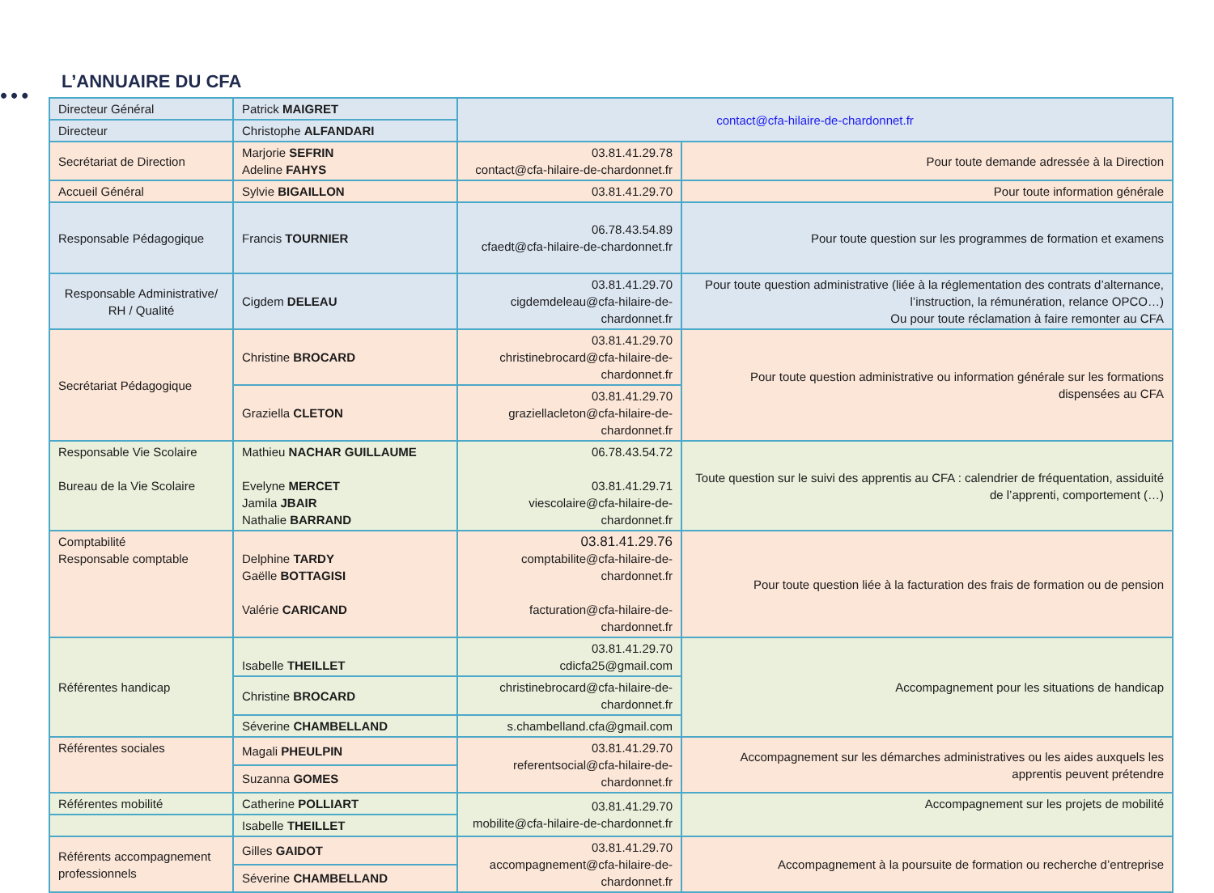•••
L’ANNUAIRE DU CFA
| Directeur Général | Patrick MAIGRET | contact@cfa-hilaire-de-chardonnet.fr | |
| Directeur | Christophe ALFANDARI | | |
| Secrétariat de Direction | Marjorie SEFRIN Adeline FAHYS | 03.81.41.29.78 contact@cfa-hilaire-de-chardonnet.fr | Pour toute demande adressée à la Direction |
| Accueil Général | Sylvie BIGAILLON | 03.81.41.29.70 | Pour toute information générale |
| Responsable Pédagogique | Francis TOURNIER | 06.78.43.54.89 cfaedt@cfa-hilaire-de-chardonnet.fr | Pour toute question sur les programmes de formation et examens |
| Responsable Administrative/ RH / Qualité | Cigdem DELEAU | 03.81.41.29.70 cigdemdeleau@cfa-hilaire-de-chardonnet.fr | Pour toute question administrative (liée à la réglementation des contrats d’alternance, l’instruction, la rémunération, relance OPCO…) Ou pour toute réclamation à faire remonter au CFA |
| Secrétariat Pédagogique | Christine BROCARD | 03.81.41.29.70 christinebrocard@cfa-hilaire-de-chardonnet.fr | Pour toute question administrative ou information générale sur les formations dispensées au CFA |
| | Graziella CLETON | 03.81.41.29.70 graziellacleton@cfa-hilaire-de-chardonnet.fr | |
| Responsable Vie Scolaire Bureau de la Vie Scolaire | Mathieu NACHAR GUILLAUME Evelyne MERCET Jamila JBAIR Nathalie BARRAND | 06.78.43.54.72 03.81.41.29.71 viescolaire@cfa-hilaire-de-chardonnet.fr | Toute question sur le suivi des apprentis au CFA : calendrier de fréquentation, assiduité de l’apprenti, comportement (…) |
| Comptabilité Responsable comptable | Delphine TARDY Gaëlle BOTTAGISI Valérie CARICAND | 03.81.41.29.76 comptabilite@cfa-hilaire-de-chardonnet.fr facturation@cfa-hilaire-de-chardonnet.fr | Pour toute question liée à la facturation des frais de formation ou de pension |
| Référentes handicap | Isabelle THEILLET | 03.81.41.29.70 cdicfa25@gmail.com | Accompagnement pour les situations de handicap |
| | Christine BROCARD | christinebrocard@cfa-hilaire-de-chardonnet.fr | |
| | Séverine CHAMBELLAND | s.chambelland.cfa@gmail.com | |
| Référentes sociales | Magali PHEULPIN | 03.81.41.29.70 referentsocial@cfa-hilaire-de-chardonnet.fr | Accompagnement sur les démarches administratives ou les aides auxquels les apprentis peuvent prétendre |
| | Suzanna GOMES | | |
| Référentes mobilité | Catherine POLLIART | 03.81.41.29.70 mobilite@cfa-hilaire-de-chardonnet.fr | Accompagnement sur les projets de mobilité |
| | Isabelle THEILLET | | |
| Référents accompagnement professionnels | Gilles GAIDOT | 03.81.41.29.70 accompagnement@cfa-hilaire-de-chardonnet.fr | Accompagnement à la poursuite de formation ou recherche d’entreprise |
| | Séverine CHAMBELLAND | | |